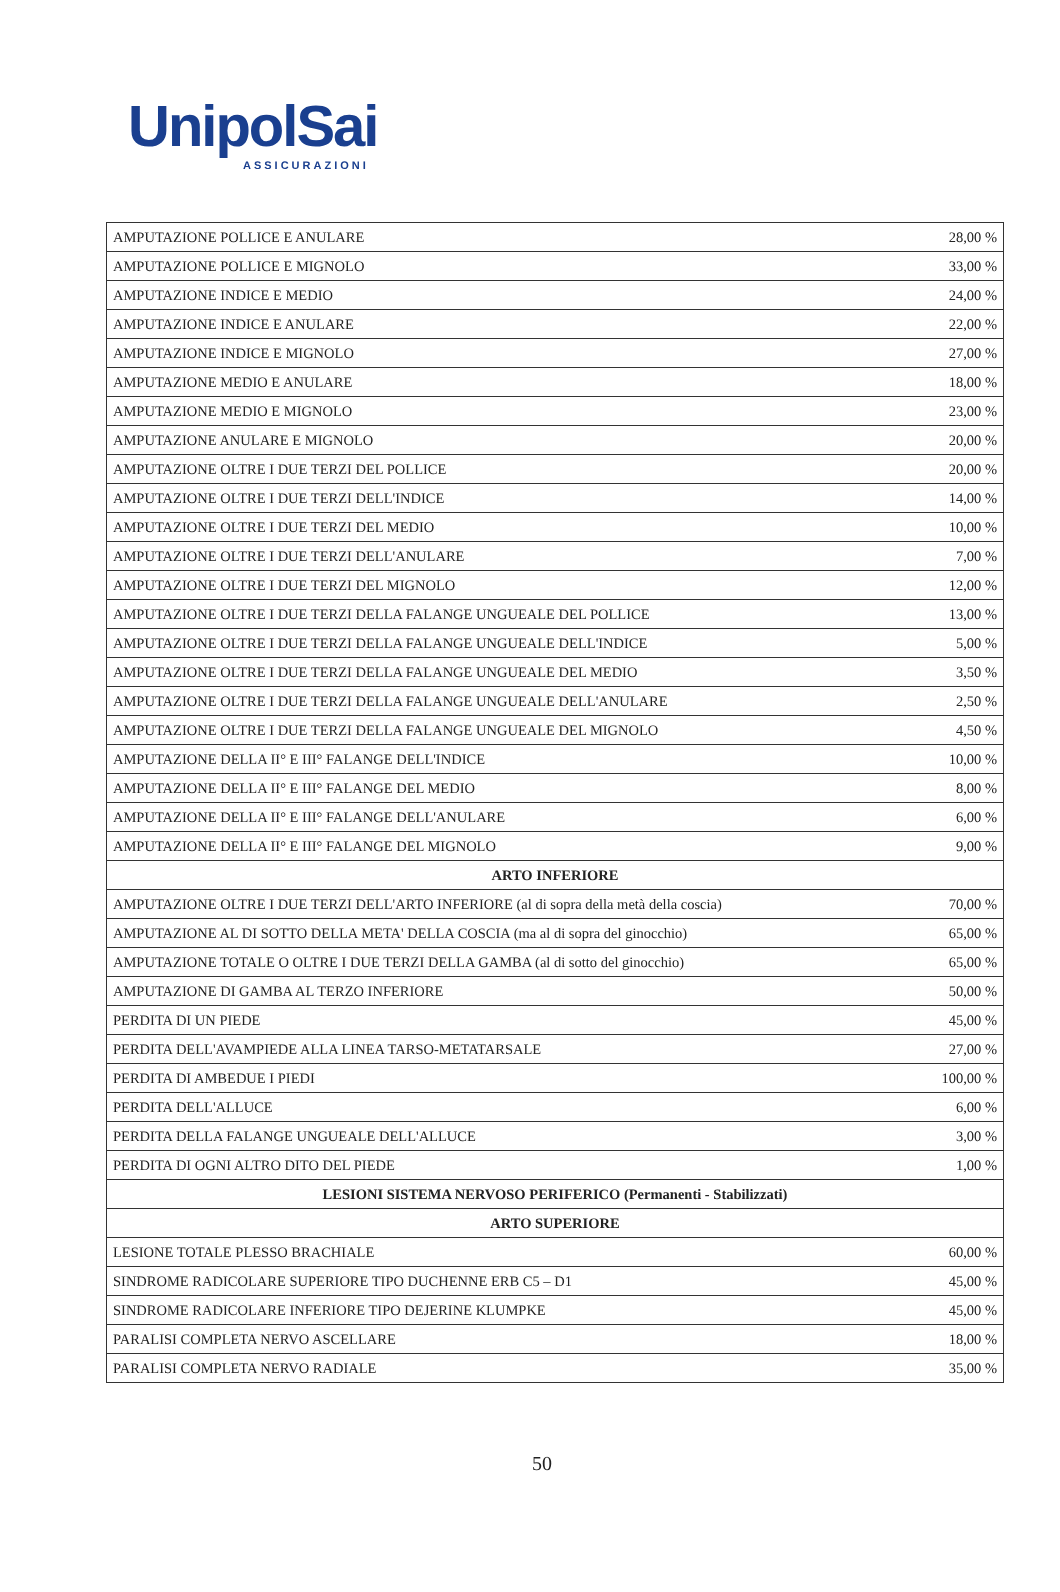UnipolSai
ASSICURAZIONI
| AMPUTAZIONE POLLICE E ANULARE | 28,00 % |
| AMPUTAZIONE POLLICE E MIGNOLO | 33,00 % |
| AMPUTAZIONE INDICE E MEDIO | 24,00 % |
| AMPUTAZIONE INDICE E ANULARE | 22,00 % |
| AMPUTAZIONE INDICE E MIGNOLO | 27,00 % |
| AMPUTAZIONE MEDIO E ANULARE | 18,00 % |
| AMPUTAZIONE MEDIO E MIGNOLO | 23,00 % |
| AMPUTAZIONE ANULARE E MIGNOLO | 20,00 % |
| AMPUTAZIONE OLTRE I DUE TERZI DEL POLLICE | 20,00 % |
| AMPUTAZIONE OLTRE I DUE TERZI DELL'INDICE | 14,00 % |
| AMPUTAZIONE OLTRE I DUE TERZI DEL MEDIO | 10,00 % |
| AMPUTAZIONE OLTRE I DUE TERZI DELL'ANULARE | 7,00 % |
| AMPUTAZIONE OLTRE I DUE TERZI DEL MIGNOLO | 12,00 % |
| AMPUTAZIONE OLTRE I DUE TERZI DELLA FALANGE UNGUEALE DEL POLLICE | 13,00 % |
| AMPUTAZIONE OLTRE I DUE TERZI DELLA FALANGE UNGUEALE DELL'INDICE | 5,00 % |
| AMPUTAZIONE OLTRE I DUE TERZI DELLA FALANGE UNGUEALE DEL MEDIO | 3,50 % |
| AMPUTAZIONE OLTRE I DUE TERZI DELLA FALANGE UNGUEALE DELL'ANULARE | 2,50 % |
| AMPUTAZIONE OLTRE I DUE TERZI DELLA FALANGE UNGUEALE DEL MIGNOLO | 4,50 % |
| AMPUTAZIONE DELLA II° E III° FALANGE DELL'INDICE | 10,00 % |
| AMPUTAZIONE DELLA II° E III° FALANGE DEL MEDIO | 8,00 % |
| AMPUTAZIONE DELLA II° E III° FALANGE DELL'ANULARE | 6,00 % |
| AMPUTAZIONE DELLA II° E III° FALANGE DEL MIGNOLO | 9,00 % |
| ARTO INFERIORE | |
| AMPUTAZIONE OLTRE I DUE TERZI DELL'ARTO INFERIORE (al di sopra della metà della coscia) | 70,00 % |
| AMPUTAZIONE AL DI SOTTO DELLA META' DELLA COSCIA (ma al di sopra del ginocchio) | 65,00 % |
| AMPUTAZIONE TOTALE O OLTRE I DUE TERZI DELLA GAMBA (al di sotto del ginocchio) | 65,00 % |
| AMPUTAZIONE DI GAMBA AL TERZO INFERIORE | 50,00 % |
| PERDITA DI UN PIEDE | 45,00 % |
| PERDITA DELL'AVAMPIEDE ALLA LINEA TARSO-METATARSALE | 27,00 % |
| PERDITA DI AMBEDUE I PIEDI | 100,00 % |
| PERDITA DELL'ALLUCE | 6,00 % |
| PERDITA DELLA FALANGE UNGUEALE DELL'ALLUCE | 3,00 % |
| PERDITA DI OGNI ALTRO DITO DEL PIEDE | 1,00 % |
| LESIONI SISTEMA NERVOSO PERIFERICO (Permanenti - Stabilizzati) | |
| ARTO SUPERIORE | |
| LESIONE TOTALE PLESSO BRACHIALE | 60,00 % |
| SINDROME RADICOLARE SUPERIORE TIPO DUCHENNE ERB C5 – D1 | 45,00 % |
| SINDROME RADICOLARE INFERIORE TIPO DEJERINE KLUMPKE | 45,00 % |
| PARALISI COMPLETA NERVO ASCELLARE | 18,00 % |
| PARALISI COMPLETA NERVO RADIALE | 35,00 % |
50